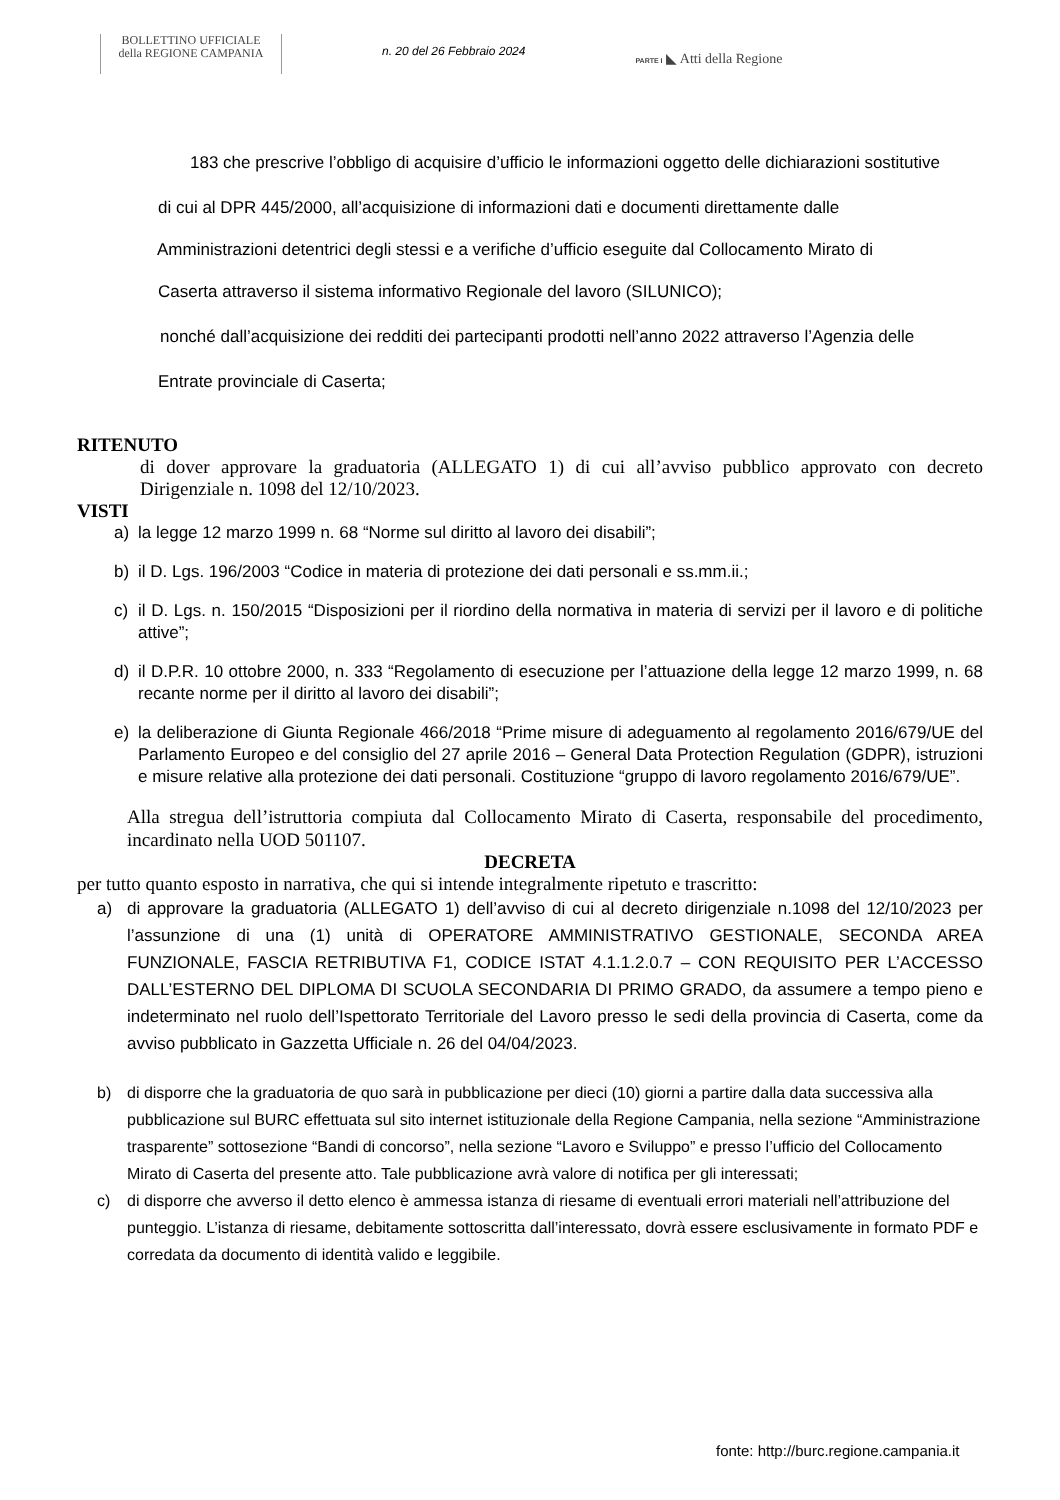BOLLETTINO UFFICIALE
della REGIONE CAMPANIA
n. 20 del 26 Febbraio 2024
PARTE I ◣ Atti della Regione
183 che prescrive l’obbligo di acquisire d’ufficio le informazioni oggetto delle dichiarazioni sostitutive
di cui al DPR 445/2000, all’acquisizione di informazioni dati e documenti direttamente dalle
Amministrazioni detentrici degli stessi e a verifiche d’ufficio eseguite dal Collocamento Mirato di
Caserta attraverso il sistema informativo Regionale del lavoro (SILUNICO);
nonché dall’acquisizione dei redditi dei partecipanti prodotti nell’anno 2022 attraverso l’Agenzia delle
Entrate provinciale di Caserta;
RITENUTO
di dover approvare la graduatoria (ALLEGATO 1) di cui all’avviso pubblico approvato con decreto Dirigenziale n. 1098 del 12/10/2023.
VISTI
a) la legge 12 marzo 1999 n. 68 “Norme sul diritto al lavoro dei disabili”;
b) il D. Lgs. 196/2003 “Codice in materia di protezione dei dati personali e ss.mm.ii.;
c) il D. Lgs. n. 150/2015 “Disposizioni per il riordino della normativa in materia di servizi per il lavoro e di politiche attive”;
d) il D.P.R. 10 ottobre 2000, n. 333 “Regolamento di esecuzione per l’attuazione della legge 12 marzo 1999, n. 68 recante norme per il diritto al lavoro dei disabili”;
e) la deliberazione di Giunta Regionale 466/2018 “Prime misure di adeguamento al regolamento 2016/679/UE del Parlamento Europeo e del consiglio del 27 aprile 2016 – General Data Protection Regulation (GDPR), istruzioni e misure relative alla protezione dei dati personali. Costituzione “gruppo di lavoro regolamento 2016/679/UE”.
Alla stregua dell’istruttoria compiuta dal Collocamento Mirato di Caserta, responsabile del procedimento, incardinato nella UOD 501107.
DECRETA
per tutto quanto esposto in narrativa, che qui si intende integralmente ripetuto e trascritto:
a) di approvare la graduatoria (ALLEGATO 1) dell’avviso di cui al decreto dirigenziale n.1098 del 12/10/2023 per l’assunzione di una (1) unità di OPERATORE AMMINISTRATIVO GESTIONALE, SECONDA AREA FUNZIONALE, FASCIA RETRIBUTIVA F1, CODICE ISTAT 4.1.1.2.0.7 – CON REQUISITO PER L’ACCESSO DALL’ESTERNO DEL DIPLOMA DI SCUOLA SECONDARIA DI PRIMO GRADO, da assumere a tempo pieno e indeterminato nel ruolo dell’Ispettorato Territoriale del Lavoro presso le sedi della provincia di Caserta, come da avviso pubblicato in Gazzetta Ufficiale n. 26 del 04/04/2023.
b) di disporre che la graduatoria de quo sarà in pubblicazione per dieci (10) giorni a partire dalla data successiva alla pubblicazione sul BURC effettuata sul sito internet istituzionale della Regione Campania, nella sezione “Amministrazione trasparente” sottosezione “Bandi di concorso”, nella sezione “Lavoro e Sviluppo” e presso l’ufficio del Collocamento Mirato di Caserta del presente atto. Tale pubblicazione avrà valore di notifica per gli interessati;
c) di disporre che avverso il detto elenco è ammessa istanza di riesame di eventuali errori materiali nell’attribuzione del punteggio. L’istanza di riesame, debitamente sottoscritta dall’interessato, dovrà essere esclusivamente in formato PDF e corredata da documento di identità valido e leggibile.
fonte: http://burc.regione.campania.it